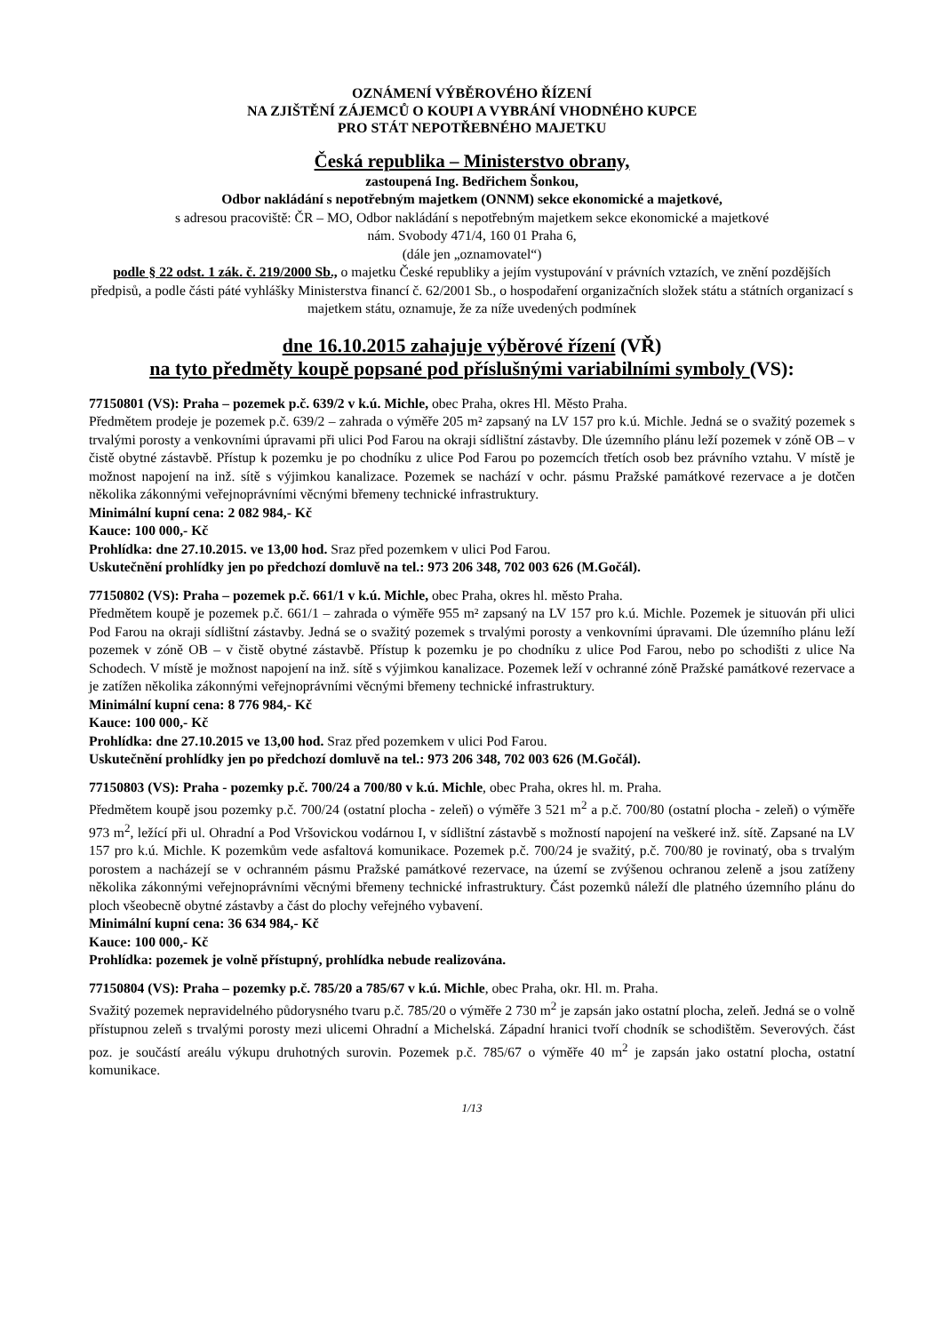OZNÁMENÍ VÝBĚROVÉHO ŘÍZENÍ
NA ZJIŠTĚNÍ ZÁJEMCŮ O KOUPI A VYBRÁNÍ VHODNÉHO KUPCE
PRO STÁT NEPOTŘEBNÉHO MAJETKU
Česká republika – Ministerstvo obrany,
zastoupená Ing. Bedřichem Šonkou,
Odbor nakládání s nepotřebným majetkem (ONNM) sekce ekonomické a majetkové,
s adresou pracoviště: ČR – MO, Odbor nakládání s nepotřebným majetkem sekce ekonomické a majetkové
nám. Svobody 471/4, 160 01 Praha 6,
(dále jen „oznamovatel“)
podle § 22 odst. 1 zák. č. 219/2000 Sb., o majetku České republiky a jejím vystupování v právních vztazích, ve znění pozdějších předpisů, a podle části páté vyhlášky Ministerstva financí č. 62/2001 Sb., o hospodaření organizačních složek státu a státních organizací s majetkem státu, oznamuje, že za níže uvedených podmínek
dne 16.10.2015 zahajuje výběrové řízení (VŘ)
na tyto předměty koupě popsané pod příslušnými variabilními symboly (VS):
77150801 (VS): Praha – pozemek p.č. 639/2 v k.ú. Michle, obec Praha, okres Hl. Město Praha.
Předmětem prodeje je pozemek p.č. 639/2 – zahrada o výměře 205 m² zapsaný na LV 157 pro k.ú. Michle. Jedná se o svažitý pozemek s trvalými porosty a venkovními úpravami při ulici Pod Farou na okraji sídlištní zástavby. Dle územního plánu leží pozemek v zóně OB – v čistě obytné zástavbě. Přístup k pozemku je po chodníku z ulice Pod Farou po pozemcích třetích osob bez právního vztahu. V místě je možnost napojení na inž. sítě s výjimkou kanalizace. Pozemek se nachází v ochr. pásmu Pražské památkové rezervace a je dotčen několika zákonnými veřejnoprávními věcnými břemeny technické infrastruktury.
Minimální kupní cena: 2 082 984,- Kč
Kauce: 100 000,- Kč
Prohlídka: dne 27.10.2015. ve 13,00 hod. Sraz před pozemkem v ulici Pod Farou.
Uskutečnění prohlídky jen po předchozí domluvě na tel.: 973 206 348, 702 003 626 (M.Gočál).
77150802 (VS): Praha – pozemek p.č. 661/1 v k.ú. Michle, obec Praha, okres hl. město Praha.
Předmětem koupě je pozemek p.č. 661/1 – zahrada o výměře 955 m² zapsaný na LV 157 pro k.ú. Michle. Pozemek je situován při ulici Pod Farou na okraji sídlištní zástavby. Jedná se o svažitý pozemek s trvalými porosty a venkovními úpravami. Dle územního plánu leží pozemek v zóně OB – v čistě obytné zástavbě. Přístup k pozemku je po chodníku z ulice Pod Farou, nebo po schodišti z ulice Na Schodech. V místě je možnost napojení na inž. sítě s výjimkou kanalizace. Pozemek leží v ochranné zóně Pražské památkové rezervace a je zatížen několika zákonnými veřejnoprávními věcnými břemeny technické infrastruktury.
Minimální kupní cena: 8 776 984,- Kč
Kauce: 100 000,- Kč
Prohlídka: dne 27.10.2015 ve 13,00 hod. Sraz před pozemkem v ulici Pod Farou.
Uskutečnění prohlídky jen po předchozí domluvě na tel.: 973 206 348, 702 003 626 (M.Gočál).
77150803 (VS): Praha - pozemky p.č. 700/24 a 700/80 v k.ú. Michle, obec Praha, okres hl. m. Praha.
Předmětem koupě jsou pozemky p.č. 700/24 (ostatní plocha - zeleň) o výměře 3 521 m<sup>2</sup> a p.č. 700/80 (ostatní plocha - zeleň) o výměře 973 m<sup>2</sup>, ležící při ul. Ohradní a Pod Vršovickou vodárnou I, v sídlištní zástavbě s možností napojení na veškeré inž. sítě. Zapsané na LV 157 pro k.ú. Michle. K pozemkům vede asfaltová komunikace. Pozemek p.č. 700/24 je svažitý, p.č. 700/80 je rovinatý, oba s trvalým porostem a nacházejí se v ochranném pásmu Pražské památkové rezervace, na území se zvýšenou ochranou zeleně a jsou zatíženy několika zákonnými veřejnoprávními věcnými břemeny technické infrastruktury. Část pozemků náleží dle platného územního plánu do ploch všeobecně obytné zástavby a část do plochy veřejného vybavení.
Minimální kupní cena: 36 634 984,- Kč
Kauce: 100 000,- Kč
Prohlídka: pozemek je volně přístupný, prohlídka nebude realizována.
77150804 (VS): Praha – pozemky p.č. 785/20 a 785/67 v k.ú. Michle, obec Praha, okr. Hl. m. Praha.
Svažitý pozemek nepravidelného půdorysného tvaru p.č. 785/20 o výměře 2 730 m<sup>2</sup> je zapsán jako ostatní plocha, zeleň. Jedná se o volně přístupnou zeleň s trvalými porosty mezi ulicemi Ohradní a Michelská. Západní hranici tvoří chodník se schodištěm. Severových. část poz. je součástí areálu výkupu druhotných surovin. Pozemek p.č. 785/67 o výměře 40 m<sup>2</sup> je zapsán jako ostatní plocha, ostatní komunikace.
1/13